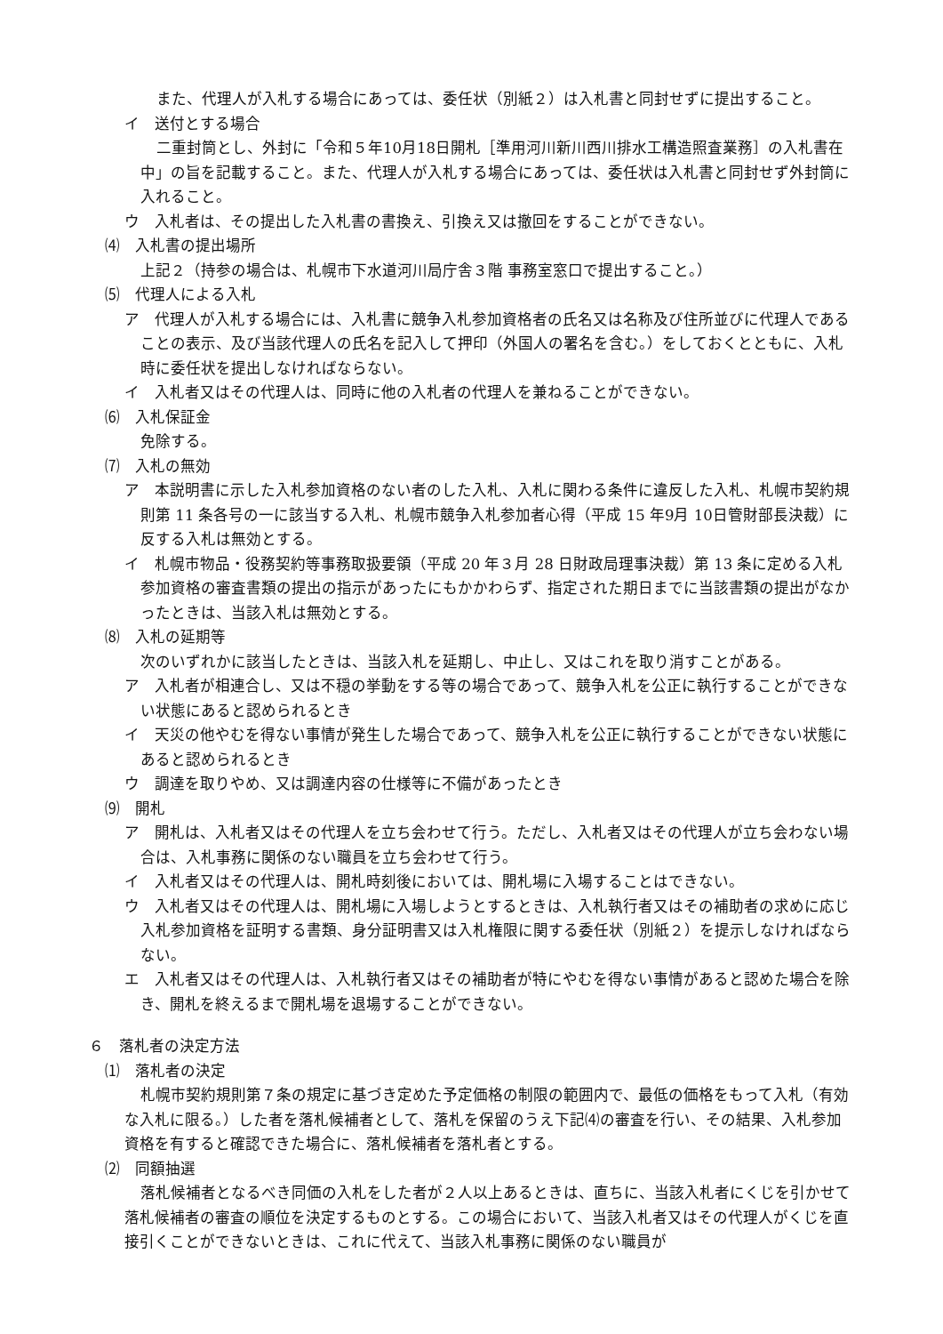また、代理人が入札する場合にあっては、委任状（別紙２）は入札書と同封せずに提出すること。
イ　送付とする場合
二重封筒とし、外封に「令和５年10月18日開札［準用河川新川西川排水工構造照査業務］の入札書在中」の旨を記載すること。また、代理人が入札する場合にあっては、委任状は入札書と同封せず外封筒に入れること。
ウ　入札者は、その提出した入札書の書換え、引換え又は撤回をすることができない。
⑷　入札書の提出場所
上記２（持参の場合は、札幌市下水道河川局庁舎３階 事務室窓口で提出すること。）
⑸　代理人による入札
ア　代理人が入札する場合には、入札書に競争入札参加資格者の氏名又は名称及び住所並びに代理人であることの表示、及び当該代理人の氏名を記入して押印（外国人の署名を含む。）をしておくとともに、入札時に委任状を提出しなければならない。
イ　入札者又はその代理人は、同時に他の入札者の代理人を兼ねることができない。
⑹　入札保証金
免除する。
⑺　入札の無効
ア　本説明書に示した入札参加資格のない者のした入札、入札に関わる条件に違反した入札、札幌市契約規則第 11 条各号の一に該当する入札、札幌市競争入札参加者心得（平成 15 年9月 10日管財部長決裁）に反する入札は無効とする。
イ　札幌市物品・役務契約等事務取扱要領（平成 20 年３月 28 日財政局理事決裁）第 13 条に定める入札参加資格の審査書類の提出の指示があったにもかかわらず、指定された期日までに当該書類の提出がなかったときは、当該入札は無効とする。
⑻　入札の延期等
次のいずれかに該当したときは、当該入札を延期し、中止し、又はこれを取り消すことがある。
ア　入札者が相連合し、又は不穏の挙動をする等の場合であって、競争入札を公正に執行することができない状態にあると認められるとき
イ　天災の他やむを得ない事情が発生した場合であって、競争入札を公正に執行することができない状態にあると認められるとき
ウ　調達を取りやめ、又は調達内容の仕様等に不備があったとき
⑼　開札
ア　開札は、入札者又はその代理人を立ち会わせて行う。ただし、入札者又はその代理人が立ち会わない場合は、入札事務に関係のない職員を立ち会わせて行う。
イ　入札者又はその代理人は、開札時刻後においては、開札場に入場することはできない。
ウ　入札者又はその代理人は、開札場に入場しようとするときは、入札執行者又はその補助者の求めに応じ入札参加資格を証明する書類、身分証明書又は入札権限に関する委任状（別紙２）を提示しなければならない。
エ　入札者又はその代理人は、入札執行者又はその補助者が特にやむを得ない事情があると認めた場合を除き、開札を終えるまで開札場を退場することができない。
６　落札者の決定方法
⑴　落札者の決定
札幌市契約規則第７条の規定に基づき定めた予定価格の制限の範囲内で、最低の価格をもって入札（有効な入札に限る。）した者を落札候補者として、落札を保留のうえ下記⑷の審査を行い、その結果、入札参加資格を有すると確認できた場合に、落札候補者を落札者とする。
⑵　同額抽選
落札候補者となるべき同価の入札をした者が２人以上あるときは、直ちに、当該入札者にくじを引かせて落札候補者の審査の順位を決定するものとする。この場合において、当該入札者又はその代理人がくじを直接引くことができないときは、これに代えて、当該入札事務に関係のない職員が